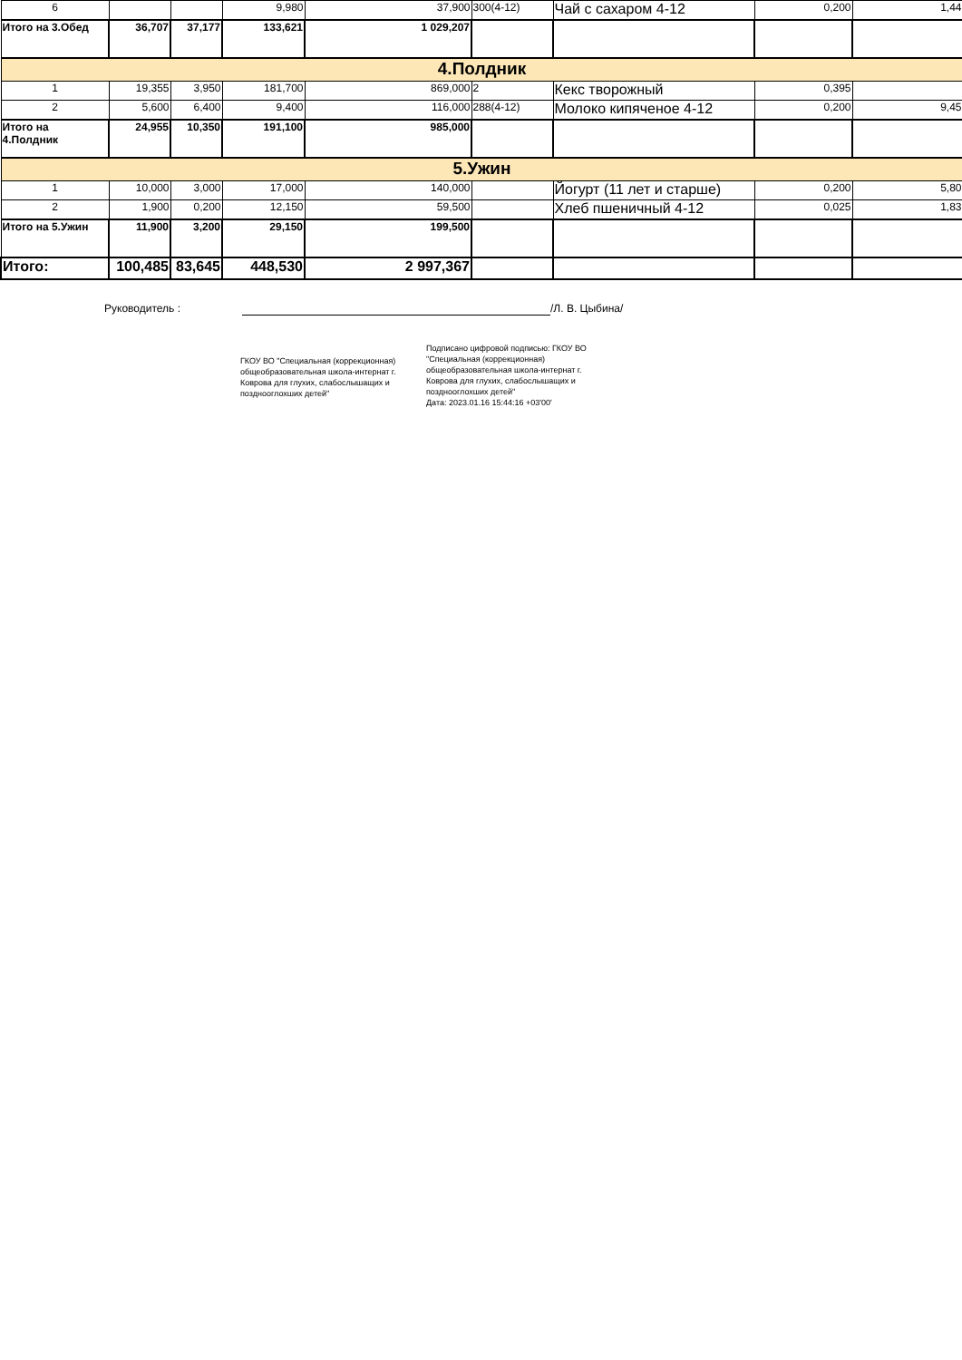| 6 | | | 9,980 | 37,900 | 300(4-12) | Чай с сахаром 4-12 | 0,200 | 1,44 |
| Итого на 3.Обед | 36,707 | 37,177 | 133,621 | 1 029,207 | | | | |
| 4.Полдник | | | | | | | | |
| 1 | 19,355 | 3,950 | 181,700 | 869,000 | 2 | Кекс творожный | 0,395 | |
| 2 | 5,600 | 6,400 | 9,400 | 116,000 | 288(4-12) | Молоко кипяченое 4-12 | 0,200 | 9,45 |
| Итого на 4.Полдник | 24,955 | 10,350 | 191,100 | 985,000 | | | | |
| 5.Ужин | | | | | | | | |
| 1 | 10,000 | 3,000 | 17,000 | 140,000 | | Йогурт (11 лет и старше) | 0,200 | 5,80 |
| 2 | 1,900 | 0,200 | 12,150 | 59,500 | | Хлеб пшеничный 4-12 | 0,025 | 1,83 |
| Итого на 5.Ужин | 11,900 | 3,200 | 29,150 | 199,500 | | | | |
| Итого: | 100,485 | 83,645 | 448,530 | 2 997,367 | | | | |
Руководитель : /Л. В. Цыбина/
ГКОУ ВО "Специальная (коррекционная) общеобразовательная школа-интернат г. Коврова для глухих, слабослышащих и позднооглохших детей"
Подписано цифровой подписью: ГКОУ ВО "Специальная (коррекционная) общеобразовательная школа-интернат г. Коврова для глухих, слабослышащих и позднооглохших детей"
Дата: 2023.01.16 15:44:16 +03'00'